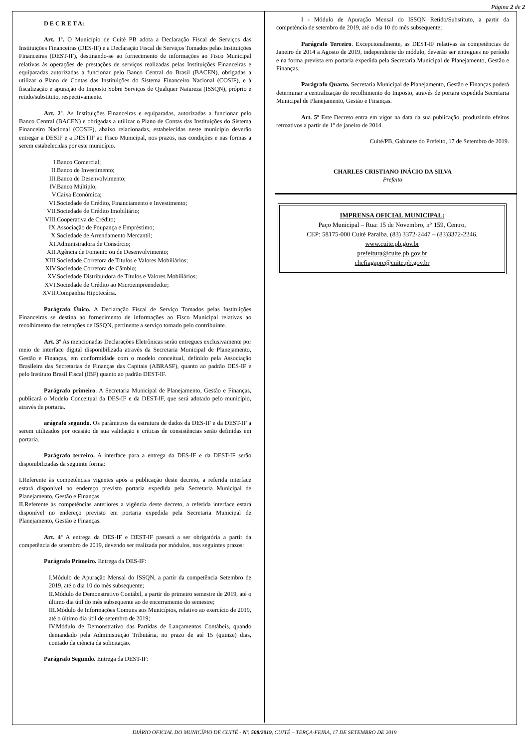Página 2 de 2
D E C R E T A:
Art. 1º. O Município de Cuité PB adota a Declaração Fiscal de Serviços das Instituições Financeiras (DES-IF) e a Declaração Fiscal de Serviços Tomados pelas Instituições Financeiras (DEST-IF), destinando-se ao fornecimento de informações ao Fisco Municipal relativas às operações de prestações de serviços realizadas pelas Instituições Financeiras e equiparadas autorizadas a funcionar pelo Banco Central do Brasil (BACEN), obrigadas a utilizar o Plano de Contas das Instituições do Sistema Financeiro Nacional (COSIF), e à fiscalização e apuração do Imposto Sobre Serviços de Qualquer Natureza (ISSQN), próprio e retido/substituto, respectivamente.
Art. 2º. As Instituições Financeiras e equiparadas, autorizadas a funcionar pelo Banco Central (BACEN) e obrigadas a utilizar o Plano de Contas das Instituições do Sistema Financeiro Nacional (COSIF), abaixo relacionadas, estabelecidas neste município deverão entregar a DESIF e a DESTIF ao Fisco Municipal, nos prazos, nas condições e nas formas a serem estabelecidas por este município.
I. Banco Comercial;
II. Banco de Investimento;
III. Banco de Desenvolvimento;
IV. Banco Múltiplo;
V. Caixa Econômica;
VI. Sociedade de Crédito, Financiamento e Investimento;
VII. Sociedade de Crédito Imobiliário;
VIII. Cooperativa de Crédito;
IX. Associação de Poupança e Empréstimo;
X. Sociedade de Arrendamento Mercantil;
XI. Administradora de Consórcio;
XII. Agência de Fomento ou de Desenvolvimento;
XIII. Sociedade Corretora de Títulos e Valores Mobiliários;
XIV. Sociedade Corretora de Câmbio;
XV. Sociedade Distribuidora de Títulos e Valores Mobiliários;
XVI. Sociedade de Crédito ao Microempreendedor;
XVII. Companhia Hipotecária.
Parágrafo Único. A Declaração Fiscal de Serviço Tomados pelas Instituições Financeiras se destina ao fornecimento de informações ao Fisco Municipal relativas ao recolhimento das retenções de ISSQN, pertinente a serviço tomado pelo contribuinte.
Art. 3º As mencionadas Declarações Eletrônicas serão entregues exclusivamente por meio de interface digital disponibilizada através da Secretaria Municipal de Planejamento, Gestão e Finanças, em conformidade com o modelo conceitual, definido pela Associação Brasileira das Secretarias de Finanças das Capitais (ABRASF), quanto ao padrão DES-IF e pelo Instituto Brasil Fiscal (IBF) quanto ao padrão DEST-IF.
Parágrafo primeiro. A Secretaria Municipal de Planejamento, Gestão e Finanças, publicará o Modelo Conceitual da DES-IF e da DEST-IF, que será adotado pelo município, através de portaria.
arágrafo segundo. Os parâmetros da estrutura de dados da DES-IF e da DEST-IF a serem utilizados por ocasião de sua validação e críticas de consistências serão definidas em portaria.
Parágrafo terceiro. A interface para a entrega da DES-IF e da DEST-IF serão disponibilizadas da seguinte forma:
I.Referente às competências vigentes após a publicação deste decreto, a referida interface estará disponível no endereço previsto portaria expedida pela Secretaria Municipal de Planejamento, Gestão e Finanças.
II.Referente às competências anteriores a vigência deste decreto, a referida interface estará disponível no endereço previsto em portaria expedida pela Secretaria Municipal de Planejamento, Gestão e Finanças.
Art. 4º A entrega da DES-IF e DEST-IF passará a ser obrigatória a partir da competência de setembro de 2019, devendo ser realizada por módulos, nos seguintes prazos:
Parágrafo Primeiro. Entrega da DES-IF:
I.Módulo de Apuração Mensal do ISSQN, a partir da competência Setembro de 2019, até o dia 10 do mês subsequente;
II.Módulo de Demonstrativo Contábil, a partir do primeiro semestre de 2019, até o último dia útil do mês subsequente ao de encerramento do semestre;
III.Módulo de Informações Comuns aos Municípios, relativo ao exercício de 2019, até o último dia útil de setembro de 2019;
IV.Módulo de Demonstrativo das Partidas de Lançamentos Contábeis, quando demandado pela Administração Tributária, no prazo de até 15 (quinze) dias, contado da ciência da solicitação.
Parágrafo Segundo. Entrega da DEST-IF:
I - Módulo de Apuração Mensal do ISSQN Retido/Substituto, a partir da competência de setembro de 2019, até o dia 10 do mês subsequente;
Parágrafo Terceiro. Excepcionalmente, as DEST-IF relativas às competências de Janeiro de 2014 a Agosto de 2019, independente do módulo, deverão ser entregues no período e na forma prevista em portaria expedida pela Secretaria Municipal de Planejamento, Gestão e Finanças.
Parágrafo Quarto. Secretaria Municipal de Planejamento, Gestão e Finanças poderá determinar a centralização do recolhimento do Imposto, através de portara expedida Secretaria Municipal de Planejamento, Gestão e Finanças.
Art. 5º Este Decreto entra em vigor na data da sua publicação, produzindo efeitos retroativos a partir de 1º de janeiro de 2014.
Cuité/PB, Gabinete do Prefeito, 17 de Setembro de 2019.
CHARLES CRISTIANO INÁCIO DA SILVA
Prefeito
IMPRENSA OFICIAL MUNICIPAL:
Paço Municipal – Rua: 15 de Novembro, n° 159, Centro,
CEP: 58175-000 Cuité Paraíba. (83) 3372-2447 – (83)3372-2246.
www.cuite.pb.gov.br
prefeitura@cuite.pb.gov.br
chefiagapre@cuite.pb.gov.br
DIÁRIO OFICIAL DO MUNICÍPIO DE CUITÉ - Nº. 508/2019, CUITÉ – TERÇA-FEIRA, 17 DE SETEMBRO DE 2019